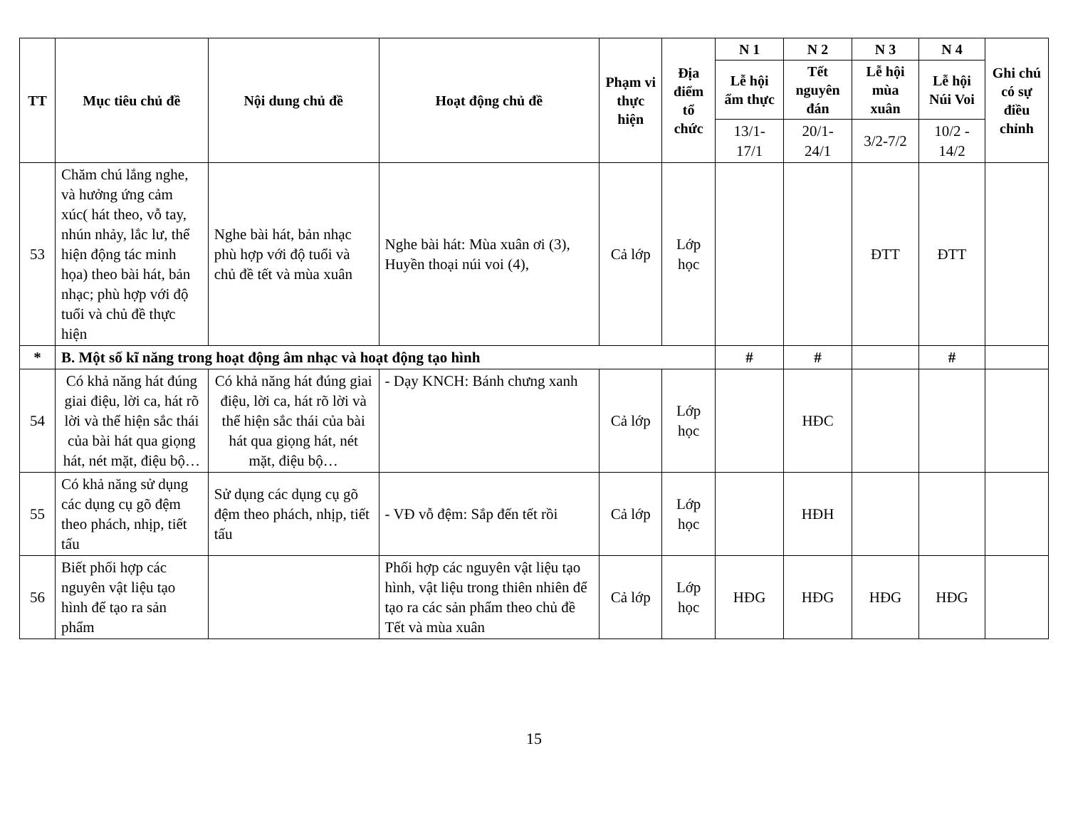| TT | Mục tiêu chủ đề | Nội dung chủ đề | Hoạt động chủ đề | Phạm vi thực hiện | Địa điểm tổ chức | N 1 | N 2 | N 3 | N 4 | Ghi chú có sự điều chỉnh |
| --- | --- | --- | --- | --- | --- | --- | --- | --- | --- | --- |
| | | | | | | Lễ hội ẩm thực | Tết nguyên đán | Lễ hội mùa xuân | Lễ hội Núi Voi | |
| | | | | | | 13/1-17/1 | 20/1-24/1 | 3/2-7/2 | 10/2 - 14/2 | |
| 53 | Chăm chú lắng nghe, và hưởng ứng cảm xúc( hát theo, vỗ tay, nhún nhảy, lắc lư, thể hiện động tác minh họa) theo bài hát, bản nhạc; phù hợp với độ tuổi và chủ đề thực hiện | Nghe bài hát, bản nhạc phù hợp với độ tuổi và chủ đề tết và mùa xuân | Nghe bài hát: Mùa xuân ơi (3), Huyền thoại núi voi (4), | Cả lớp | Lớp học | | | ĐTT | ĐTT | |
| * | B. Một số kĩ năng trong hoạt động âm nhạc và hoạt động tạo hình | | | | | # | # | | # | |
| 54 | Có khả năng hát đúng giai điệu, lời ca, hát rõ lời và thể hiện sắc thái của bài hát qua giọng hát, nét mặt, điệu bộ… | Có khả năng hát đúng giai điệu, lời ca, hát rõ lời và thể hiện sắc thái của bài hát qua giọng hát, nét mặt, điệu bộ… | - Dạy KNCH: Bánh chưng xanh | Cả lớp | Lớp học | | HĐC | | | |
| 55 | Có khả năng sử dụng các dụng cụ gõ đệm theo phách, nhịp, tiết tấu | Sử dụng các dụng cụ gõ đệm theo phách, nhịp, tiết tấu | - VĐ vỗ đệm: Sắp đến tết rồi | Cả lớp | Lớp học | | HĐH | | | |
| 56 | Biết phối hợp các nguyên vật liệu tạo hình để tạo ra sản phẩm | | Phối hợp các nguyên vật liệu tạo hình, vật liệu trong thiên nhiên để tạo ra các sản phẩm theo chủ đề Tết và mùa xuân | Cả lớp | Lớp học | HĐG | HĐG | HĐG | HĐG | |
15